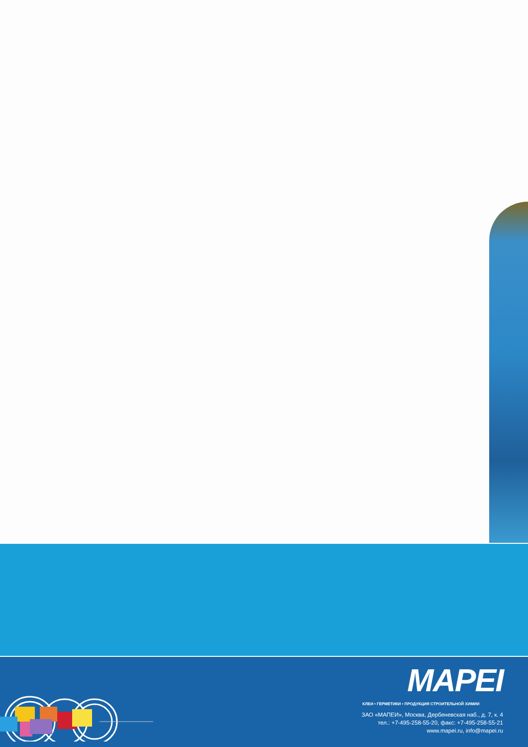MAPEI
КЛЕИ • ГЕРМЕТИКИ • ПРОДУКЦИЯ СТРОИТЕЛЬНОЙ ХИМИИ
ЗАО «МАПЕИ», Москва, Дербеневская наб., д. 7, к. 4
тел.: +7-495-258-55-20, факс: +7-495-258-55-21
www.mapei.ru, info@mapei.ru